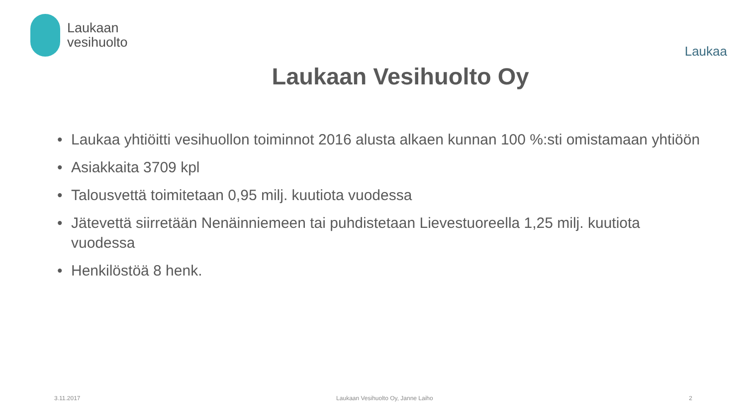Laukaan
vesihuolto
Laukaa
Laukaan Vesihuolto Oy
• Laukaa yhtiöitti vesihuollon toiminnot 2016 alusta alkaen kunnan 100 %:sti omistamaan yhtiöön
• Asiakkaita 3709 kpl
• Talousvettä toimitetaan 0,95 milj. kuutiota vuodessa
• Jätevettä siirretään Nenäinniemeen tai puhdistetaan Lievestuoreella 1,25 milj. kuutiota vuodessa
• Henkilöstöä 8 henk.
3.11.2017 Laukaan Vesihuolto Oy, Janne Laiho 2